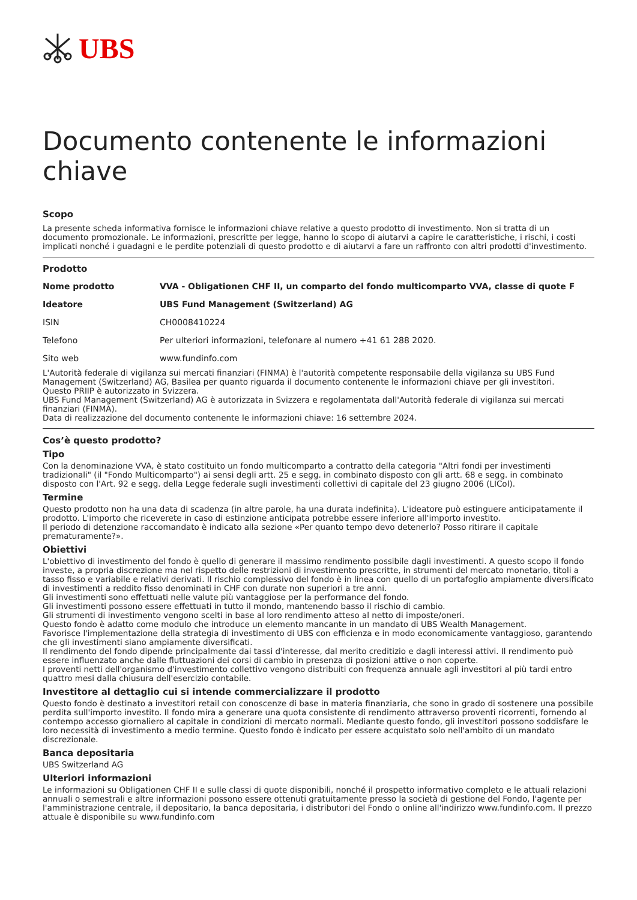UBS
Documento contenente le informazioni chiave
Scopo
La presente scheda informativa fornisce le informazioni chiave relative a questo prodotto di investimento. Non si tratta di un documento promozionale. Le informazioni, prescritte per legge, hanno lo scopo di aiutarvi a capire le caratteristiche, i rischi, i costi implicati nonché i guadagni e le perdite potenziali di questo prodotto e di aiutarvi a fare un raffronto con altri prodotti d'investimento.
Prodotto
| Nome prodotto | VVA - Obligationen CHF II, un comparto del fondo multicomparto VVA, classe di quote F |
| Ideatore | UBS Fund Management (Switzerland) AG |
| ISIN | CH0008410224 |
| Telefono | Per ulteriori informazioni, telefonare al numero +41 61 288 2020. |
| Sito web | www.fundinfo.com |
L'Autorità federale di vigilanza sui mercati finanziari (FINMA) è l'autorità competente responsabile della vigilanza su UBS Fund Management (Switzerland) AG, Basilea per quanto riguarda il documento contenente le informazioni chiave per gli investitori.
Questo PRIIP è autorizzato in Svizzera.
UBS Fund Management (Switzerland) AG è autorizzata in Svizzera e regolamentata dall'Autorità federale di vigilanza sui mercati finanziari (FINMA).
Data di realizzazione del documento contenente le informazioni chiave: 16 settembre 2024.
Cos’è questo prodotto?
Tipo
Con la denominazione VVA, è stato costituito un fondo multicomparto a contratto della categoria "Altri fondi per investimenti tradizionali" (il "Fondo Multicomparto") ai sensi degli artt. 25 e segg. in combinato disposto con gli artt. 68 e segg. in combinato disposto con l'Art. 92 e segg. della Legge federale sugli investimenti collettivi di capitale del 23 giugno 2006 (LICol).
Termine
Questo prodotto non ha una data di scadenza (in altre parole, ha una durata indefinita). L'ideatore può estinguere anticipatamente il prodotto. L'importo che riceverete in caso di estinzione anticipata potrebbe essere inferiore all'importo investito.
Il periodo di detenzione raccomandato è indicato alla sezione «Per quanto tempo devo detenerlo? Posso ritirare il capitale prematuramente?».
Obiettivi
L'obiettivo di investimento del fondo è quello di generare il massimo rendimento possibile dagli investimenti. A questo scopo il fondo investe, a propria discrezione ma nel rispetto delle restrizioni di investimento prescritte, in strumenti del mercato monetario, titoli a tasso fisso e variabile e relativi derivati. Il rischio complessivo del fondo è in linea con quello di un portafoglio ampiamente diversificato di investimenti a reddito fisso denominati in CHF con durate non superiori a tre anni.
Gli investimenti sono effettuati nelle valute più vantaggiose per la performance del fondo.
Gli investimenti possono essere effettuati in tutto il mondo, mantenendo basso il rischio di cambio.
Gli strumenti di investimento vengono scelti in base al loro rendimento atteso al netto di imposte/oneri.
Questo fondo è adatto come modulo che introduce un elemento mancante in un mandato di UBS Wealth Management.
Favorisce l'implementazione della strategia di investimento di UBS con efficienza e in modo economicamente vantaggioso, garantendo che gli investimenti siano ampiamente diversificati.
Il rendimento del fondo dipende principalmente dai tassi d'interesse, dal merito creditizio e dagli interessi attivi. Il rendimento può essere influenzato anche dalle fluttuazioni dei corsi di cambio in presenza di posizioni attive o non coperte.
I proventi netti dell'organismo d'investimento collettivo vengono distribuiti con frequenza annuale agli investitori al più tardi entro quattro mesi dalla chiusura dell'esercizio contabile.
Investitore al dettaglio cui si intende commercializzare il prodotto
Questo fondo è destinato a investitori retail con conoscenze di base in materia finanziaria, che sono in grado di sostenere una possibile perdita sull'importo investito. Il fondo mira a generare una quota consistente di rendimento attraverso proventi ricorrenti, fornendo al contempo accesso giornaliero al capitale in condizioni di mercato normali. Mediante questo fondo, gli investitori possono soddisfare le loro necessità di investimento a medio termine. Questo fondo è indicato per essere acquistato solo nell'ambito di un mandato discrezionale.
Banca depositaria
UBS Switzerland AG
Ulteriori informazioni
Le informazioni su Obligationen CHF II e sulle classi di quote disponibili, nonché il prospetto informativo completo e le attuali relazioni annuali o semestrali e altre informazioni possono essere ottenuti gratuitamente presso la società di gestione del Fondo, l'agente per l'amministrazione centrale, il depositario, la banca depositaria, i distributori del Fondo o online all'indirizzo www.fundinfo.com. Il prezzo attuale è disponibile su www.fundinfo.com